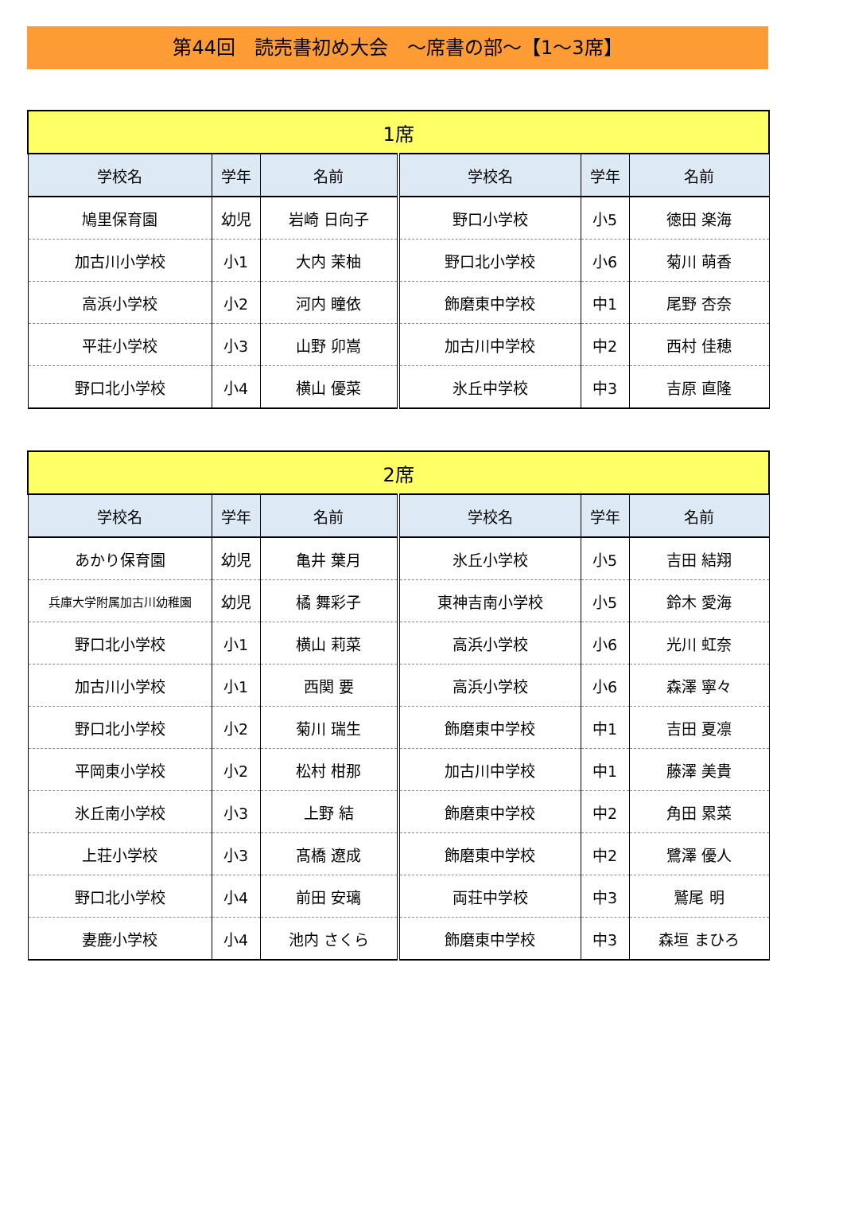第44回　読売書初め大会　～席書の部～【1～3席】
| 1席 | | | | | |
| --- | --- | --- | --- | --- | --- |
| 学校名 | 学年 | 名前 | 学校名 | 学年 | 名前 |
| 鳩里保育園 | 幼児 | 岩崎 日向子 | 野口小学校 | 小5 | 徳田 楽海 |
| 加古川小学校 | 小1 | 大内 茉柚 | 野口北小学校 | 小6 | 菊川 萌香 |
| 高浜小学校 | 小2 | 河内 瞳依 | 飾磨東中学校 | 中1 | 尾野 杏奈 |
| 平荘小学校 | 小3 | 山野 卯嵩 | 加古川中学校 | 中2 | 西村 佳穂 |
| 野口北小学校 | 小4 | 横山 優菜 | 氷丘中学校 | 中3 | 吉原 直隆 |
| 2席 | | | | | |
| --- | --- | --- | --- | --- | --- |
| 学校名 | 学年 | 名前 | 学校名 | 学年 | 名前 |
| あかり保育園 | 幼児 | 亀井 葉月 | 氷丘小学校 | 小5 | 吉田 結翔 |
| 兵庫大学附属加古川幼稚園 | 幼児 | 橘 舞彩子 | 東神吉南小学校 | 小5 | 鈴木 愛海 |
| 野口北小学校 | 小1 | 横山 莉菜 | 高浜小学校 | 小6 | 光川 虹奈 |
| 加古川小学校 | 小1 | 西関 要 | 高浜小学校 | 小6 | 森澤 寧々 |
| 野口北小学校 | 小2 | 菊川 瑞生 | 飾磨東中学校 | 中1 | 吉田 夏凛 |
| 平岡東小学校 | 小2 | 松村 柑那 | 加古川中学校 | 中1 | 藤澤 美貴 |
| 氷丘南小学校 | 小3 | 上野 結 | 飾磨東中学校 | 中2 | 角田 累菜 |
| 上荘小学校 | 小3 | 髙橋 遼成 | 飾磨東中学校 | 中2 | 鷺澤 優人 |
| 野口北小学校 | 小4 | 前田 安璃 | 両荘中学校 | 中3 | 鷲尾 明 |
| 妻鹿小学校 | 小4 | 池内 さくら | 飾磨東中学校 | 中3 | 森垣 まひろ |